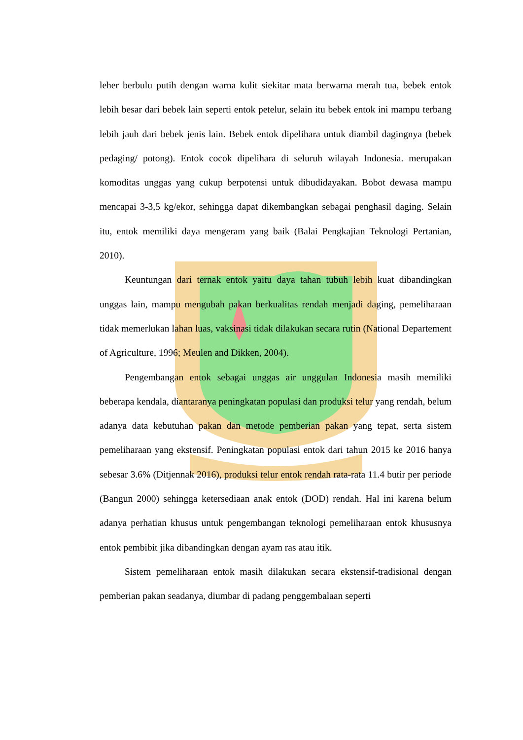leher berbulu putih dengan warna kulit siekitar mata berwarna merah tua, bebek entok lebih besar dari bebek lain seperti entok petelur, selain itu bebek entok ini mampu terbang lebih jauh dari bebek jenis lain. Bebek entok dipelihara untuk diambil dagingnya (bebek pedaging/ potong). Entok cocok dipelihara di seluruh wilayah Indonesia. merupakan komoditas unggas yang cukup berpotensi untuk dibudidayakan. Bobot dewasa mampu mencapai 3-3,5 kg/ekor, sehingga dapat dikembangkan sebagai penghasil daging. Selain itu, entok memiliki daya mengeram yang baik (Balai Pengkajian Teknologi Pertanian, 2010).
Keuntungan dari ternak entok yaitu daya tahan tubuh lebih kuat dibandingkan unggas lain, mampu mengubah pakan berkualitas rendah menjadi daging, pemeliharaan tidak memerlukan lahan luas, vaksinasi tidak dilakukan secara rutin (National Departement of Agriculture, 1996; Meulen and Dikken, 2004).
Pengembangan entok sebagai unggas air unggulan Indonesia masih memiliki beberapa kendala, diantaranya peningkatan populasi dan produksi telur yang rendah, belum adanya data kebutuhan pakan dan metode pemberian pakan yang tepat, serta sistem pemeliharaan yang ekstensif. Peningkatan populasi entok dari tahun 2015 ke 2016 hanya sebesar 3.6% (Ditjennak 2016), produksi telur entok rendah rata-rata 11.4 butir per periode (Bangun 2000) sehingga ketersediaan anak entok (DOD) rendah. Hal ini karena belum adanya perhatian khusus untuk pengembangan teknologi pemeliharaan entok khususnya entok pembibit jika dibandingkan dengan ayam ras atau itik.
Sistem pemeliharaan entok masih dilakukan secara ekstensif-tradisional dengan pemberian pakan seadanya, diumbar di padang penggembalaan seperti